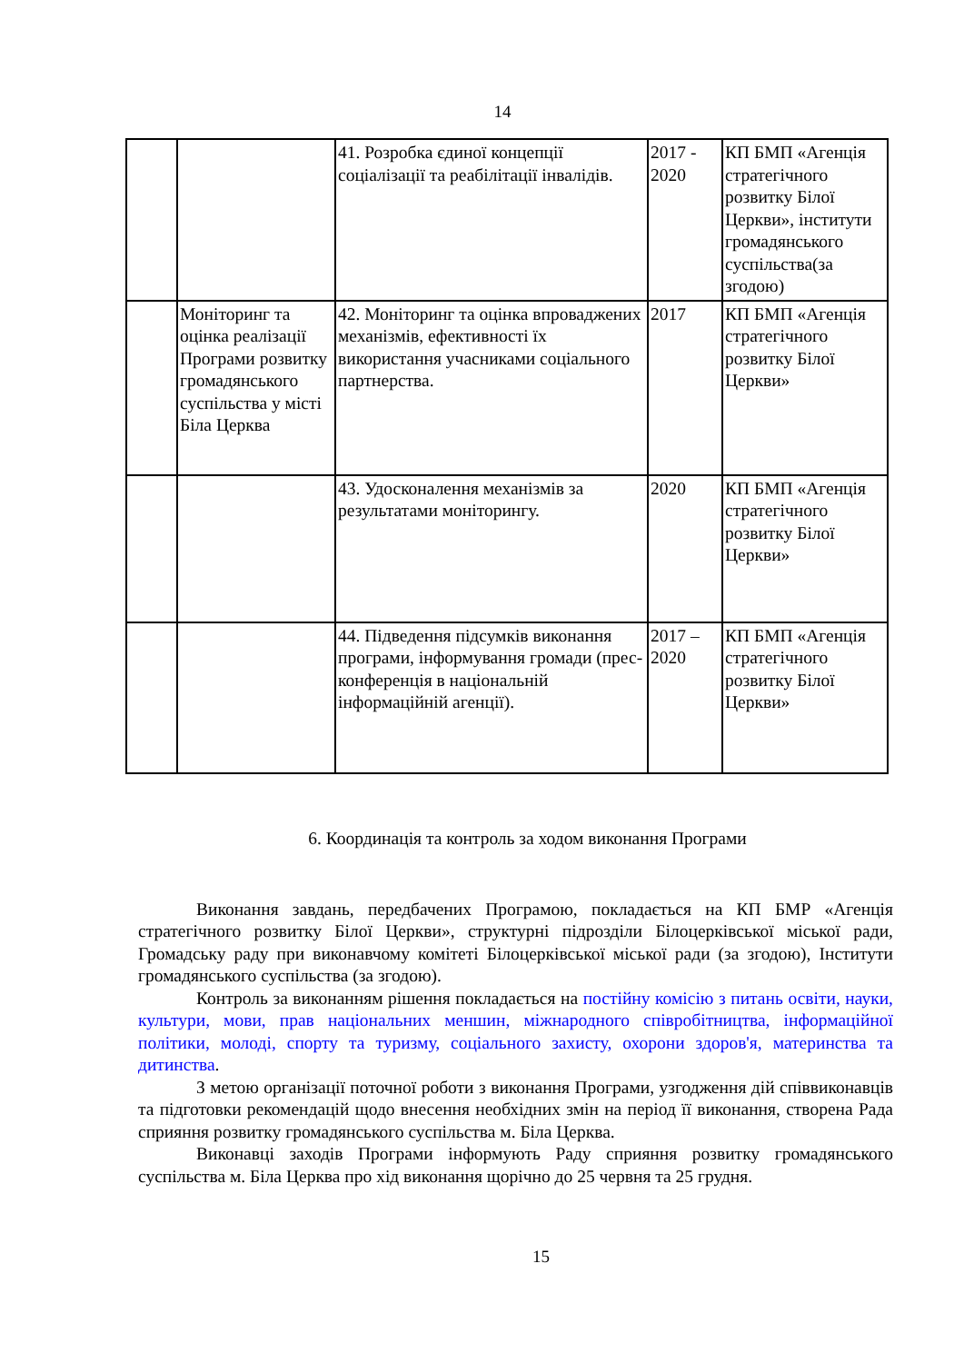14
| | | 41. Розробка єдиної концепції соціалізації та реабілітації інвалідів. | 2017 - 2020 | КП БМП «Агенція стратегічного розвитку Білої Церкви», інститути громадянського суспільства(за згодою) |
| | Моніторинг та оцінка реалізації Програми розвитку громадянського суспільства у місті Біла Церква | 42. Моніторинг та оцінка впроваджених механізмів, ефективності їх використання учасниками соціального партнерства. | 2017 | КП БМП «Агенція стратегічного розвитку Білої Церкви» |
| | | 43. Удосконалення механізмів за результатами моніторингу. | 2020 | КП БМП «Агенція стратегічного розвитку Білої Церкви» |
| | | 44. Підведення підсумків виконання програми, інформування громади (прес-конференція в національній інформаційній агенції). | 2017 – 2020 | КП БМП «Агенція стратегічного розвитку Білої Церкви» |
6. Координація та контроль за ходом виконання Програми
Виконання завдань, передбачених Програмою, покладається на КП БМР «Агенція стратегічного розвитку Білої Церкви», структурні підрозділи Білоцерківської міської ради, Громадську раду при виконавчому комітеті Білоцерківської міської ради (за згодою), Інститути громадянського суспільства (за згодою).
Контроль за виконанням рішення покладається на постійну комісію з питань освіти, науки, культури, мови, прав національних меншин, міжнародного співробітництва, інформаційної політики, молоді, спорту та туризму, соціального захисту, охорони здоров'я, материнства та дитинства.
З метою організації поточної роботи з виконання Програми, узгодження дій співвиконавців та підготовки рекомендацій щодо внесення необхідних змін на період її виконання, створена Рада сприяння розвитку громадянського суспільства м. Біла Церква.
Виконавці заходів Програми інформують Раду сприяння розвитку громадянського суспільства м. Біла Церква про хід виконання щорічно до 25 червня та 25 грудня.
15